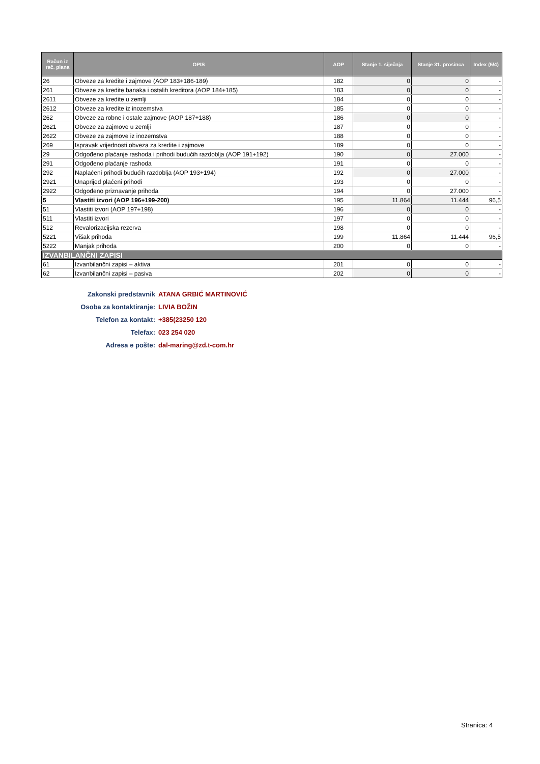| Račun iz rač. plana | OPIS | AOP | Stanje 1. siječnja | Stanje 31. prosinca | Index (5/4) |
| --- | --- | --- | --- | --- | --- |
| 26 | Obveze za kredite i zajmove (AOP 183+186-189) | 182 | 0 | 0 | - |
| 261 | Obveze za kredite banaka i ostalih kreditora (AOP 184+185) | 183 | 0 | 0 | - |
| 2611 | Obveze za kredite u zemlji | 184 | 0 | 0 | - |
| 2612 | Obveze za kredite iz inozemstva | 185 | 0 | 0 | - |
| 262 | Obveze za robne i ostale zajmove (AOP 187+188) | 186 | 0 | 0 | - |
| 2621 | Obveze za zajmove u zemlji | 187 | 0 | 0 | - |
| 2622 | Obveze za zajmove iz inozemstva | 188 | 0 | 0 | - |
| 269 | Ispravak vrijednosti obveza za kredite i zajmove | 189 | 0 | 0 | - |
| 29 | Odgođeno plaćanje rashoda i prihodi budućih razdoblja (AOP 191+192) | 190 | 0 | 27.000 | - |
| 291 | Odgođeno plaćanje rashoda | 191 | 0 | 0 | - |
| 292 | Naplaćeni prihodi budućih razdoblja (AOP 193+194) | 192 | 0 | 27.000 | - |
| 2921 | Unaprijed plaćeni prihodi | 193 | 0 | 0 | - |
| 2922 | Odgođeno priznavanje prihoda | 194 | 0 | 27.000 | - |
| 5 | Vlastiti izvori (AOP 196+199-200) | 195 | 11.864 | 11.444 | 96,5 |
| 51 | Vlastiti izvori (AOP 197+198) | 196 | 0 | 0 | - |
| 511 | Vlastiti izvori | 197 | 0 | 0 | - |
| 512 | Revalorizacijska rezerva | 198 | 0 | 0 | - |
| 5221 | Višak prihoda | 199 | 11.864 | 11.444 | 96,5 |
| 5222 | Manjak prihoda | 200 | 0 | 0 | - |
| IZVANBILANČNI ZAPISI | | | | | |
| 61 | Izvanbilančni zapisi – aktiva | 201 | 0 | 0 | - |
| 62 | Izvanbilančni zapisi – pasiva | 202 | 0 | 0 | - |
Zakonski predstavnik ATANA GRBIĆ MARTINOVIĆ
Osoba za kontaktiranje: LIVIA BOŽIN
Telefon za kontakt: +385(23250 120
Telefax: 023 254 020
Adresa e pošte: dal-maring@zd.t-com.hr
Stranica: 4